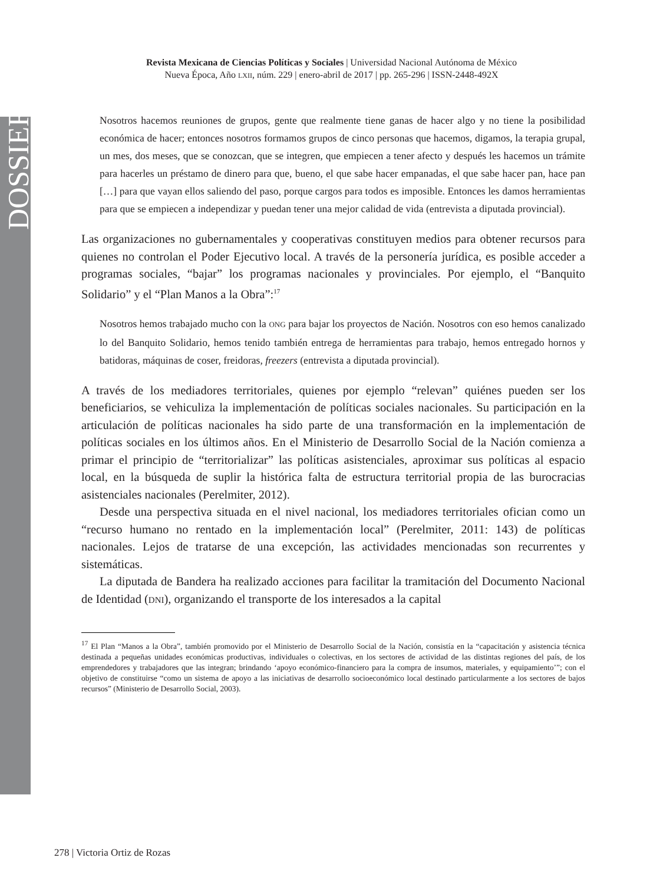DOSSIER
Revista Mexicana de Ciencias Políticas y Sociales | Universidad Nacional Autónoma de México
Nueva Época, Año LXII, núm. 229 | enero-abril de 2017 | pp. 265-296 | ISSN-2448-492X
Nosotros hacemos reuniones de grupos, gente que realmente tiene ganas de hacer algo y no tiene la posibilidad económica de hacer; entonces nosotros formamos grupos de cinco personas que hacemos, digamos, la terapia grupal, un mes, dos meses, que se conozcan, que se integren, que empiecen a tener afecto y después les hacemos un trámite para hacerles un préstamo de dinero para que, bueno, el que sabe hacer empanadas, el que sabe hacer pan, hace pan […] para que vayan ellos saliendo del paso, porque cargos para todos es imposible. Entonces les damos herramientas para que se empiecen a independizar y puedan tener una mejor calidad de vida (entrevista a diputada provincial).
Las organizaciones no gubernamentales y cooperativas constituyen medios para obtener recursos para quienes no controlan el Poder Ejecutivo local. A través de la personería jurídica, es posible acceder a programas sociales, “bajar” los programas nacionales y provinciales. Por ejemplo, el “Banquito Solidario” y el “Plan Manos a la Obra”:<sup>17</sup>
Nosotros hemos trabajado mucho con la ONG para bajar los proyectos de Nación. Nosotros con eso hemos canalizado lo del Banquito Solidario, hemos tenido también entrega de herramientas para trabajo, hemos entregado hornos y batidoras, máquinas de coser, freidoras, freezers (entrevista a diputada provincial).
A través de los mediadores territoriales, quienes por ejemplo “relevan” quiénes pueden ser los beneficiarios, se vehiculiza la implementación de políticas sociales nacionales. Su participación en la articulación de políticas nacionales ha sido parte de una transformación en la implementación de políticas sociales en los últimos años. En el Ministerio de Desarrollo Social de la Nación comienza a primar el principio de “territorializar” las políticas asistenciales, aproximar sus políticas al espacio local, en la búsqueda de suplir la histórica falta de estructura territorial propia de las burocracias asistenciales nacionales (Perelmiter, 2012).
Desde una perspectiva situada en el nivel nacional, los mediadores territoriales ofician como un “recurso humano no rentado en la implementación local” (Perelmiter, 2011: 143) de políticas nacionales. Lejos de tratarse de una excepción, las actividades mencionadas son recurrentes y sistemáticas.
La diputada de Bandera ha realizado acciones para facilitar la tramitación del Documento Nacional de Identidad (DNI), organizando el transporte de los interesados a la capital
<sup>17</sup> El Plan “Manos a la Obra”, también promovido por el Ministerio de Desarrollo Social de la Nación, consistía en la “capacitación y asistencia técnica destinada a pequeñas unidades económicas productivas, individuales o colectivas, en los sectores de actividad de las distintas regiones del país, de los emprendedores y trabajadores que las integran; brindando ‘apoyo económico-financiero para la compra de insumos, materiales, y equipamiento’”; con el objetivo de constituirse “como un sistema de apoyo a las iniciativas de desarrollo socioeconómico local destinado particularmente a los sectores de bajos recursos” (Ministerio de Desarrollo Social, 2003).
278 | Victoria Ortiz de Rozas